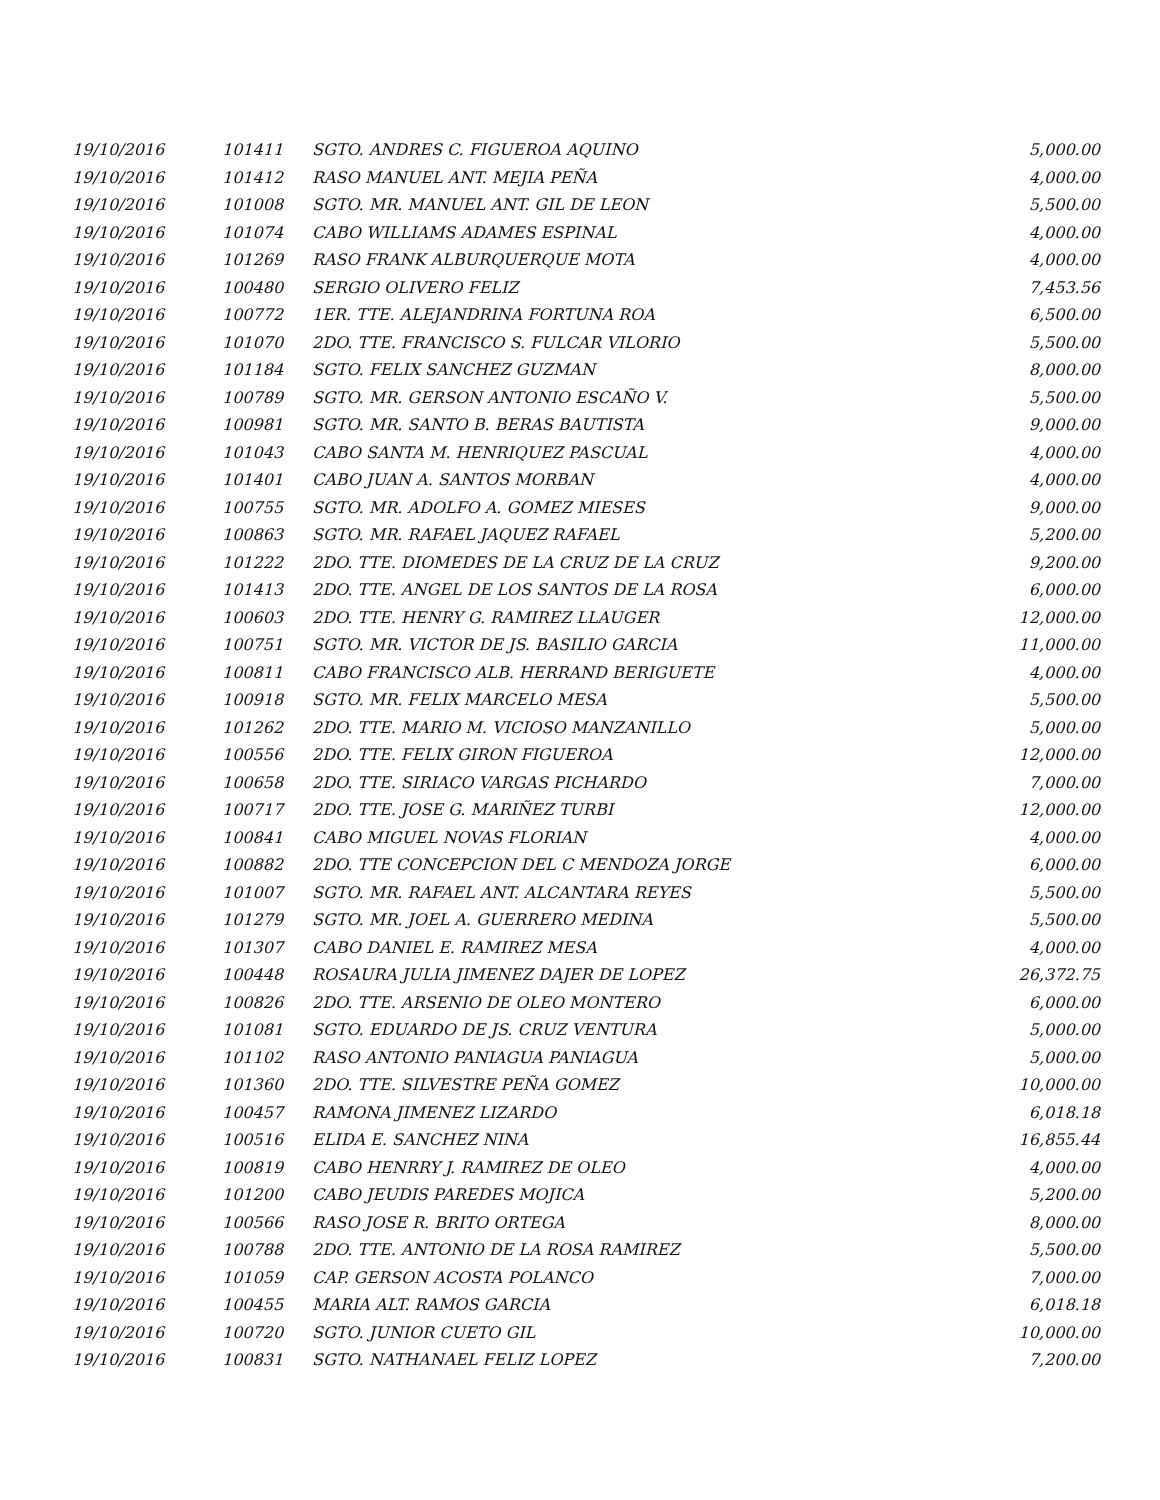| 19/10/2016 | 101411 | SGTO. ANDRES C. FIGUEROA AQUINO | 5,000.00 |
| 19/10/2016 | 101412 | RASO MANUEL ANT. MEJIA PEÑA | 4,000.00 |
| 19/10/2016 | 101008 | SGTO. MR. MANUEL ANT. GIL DE LEON | 5,500.00 |
| 19/10/2016 | 101074 | CABO WILLIAMS ADAMES ESPINAL | 4,000.00 |
| 19/10/2016 | 101269 | RASO FRANK ALBURQUERQUE MOTA | 4,000.00 |
| 19/10/2016 | 100480 | SERGIO OLIVERO FELIZ | 7,453.56 |
| 19/10/2016 | 100772 | 1ER. TTE. ALEJANDRINA FORTUNA ROA | 6,500.00 |
| 19/10/2016 | 101070 | 2DO. TTE. FRANCISCO S. FULCAR VILORIO | 5,500.00 |
| 19/10/2016 | 101184 | SGTO. FELIX SANCHEZ GUZMAN | 8,000.00 |
| 19/10/2016 | 100789 | SGTO. MR. GERSON ANTONIO ESCAÑO V. | 5,500.00 |
| 19/10/2016 | 100981 | SGTO. MR. SANTO B. BERAS BAUTISTA | 9,000.00 |
| 19/10/2016 | 101043 | CABO SANTA M. HENRIQUEZ PASCUAL | 4,000.00 |
| 19/10/2016 | 101401 | CABO JUAN A. SANTOS MORBAN | 4,000.00 |
| 19/10/2016 | 100755 | SGTO. MR. ADOLFO A. GOMEZ MIESES | 9,000.00 |
| 19/10/2016 | 100863 | SGTO. MR. RAFAEL JAQUEZ RAFAEL | 5,200.00 |
| 19/10/2016 | 101222 | 2DO. TTE. DIOMEDES DE LA CRUZ DE LA CRUZ | 9,200.00 |
| 19/10/2016 | 101413 | 2DO. TTE. ANGEL DE LOS SANTOS DE LA ROSA | 6,000.00 |
| 19/10/2016 | 100603 | 2DO. TTE. HENRY G. RAMIREZ LLAUGER | 12,000.00 |
| 19/10/2016 | 100751 | SGTO. MR. VICTOR DE JS. BASILIO GARCIA | 11,000.00 |
| 19/10/2016 | 100811 | CABO FRANCISCO ALB. HERRAND BERIGUETE | 4,000.00 |
| 19/10/2016 | 100918 | SGTO. MR. FELIX MARCELO MESA | 5,500.00 |
| 19/10/2016 | 101262 | 2DO. TTE. MARIO M. VICIOSO MANZANILLO | 5,000.00 |
| 19/10/2016 | 100556 | 2DO. TTE. FELIX GIRON FIGUEROA | 12,000.00 |
| 19/10/2016 | 100658 | 2DO. TTE. SIRIACO VARGAS PICHARDO | 7,000.00 |
| 19/10/2016 | 100717 | 2DO. TTE. JOSE G. MARIÑEZ TURBI | 12,000.00 |
| 19/10/2016 | 100841 | CABO MIGUEL NOVAS FLORIAN | 4,000.00 |
| 19/10/2016 | 100882 | 2DO. TTE CONCEPCION DEL C MENDOZA JORGE | 6,000.00 |
| 19/10/2016 | 101007 | SGTO. MR. RAFAEL ANT. ALCANTARA REYES | 5,500.00 |
| 19/10/2016 | 101279 | SGTO. MR. JOEL A. GUERRERO MEDINA | 5,500.00 |
| 19/10/2016 | 101307 | CABO DANIEL E. RAMIREZ MESA | 4,000.00 |
| 19/10/2016 | 100448 | ROSAURA JULIA JIMENEZ DAJER DE LOPEZ | 26,372.75 |
| 19/10/2016 | 100826 | 2DO. TTE. ARSENIO DE OLEO MONTERO | 6,000.00 |
| 19/10/2016 | 101081 | SGTO. EDUARDO DE JS. CRUZ VENTURA | 5,000.00 |
| 19/10/2016 | 101102 | RASO ANTONIO PANIAGUA PANIAGUA | 5,000.00 |
| 19/10/2016 | 101360 | 2DO. TTE. SILVESTRE PEÑA GOMEZ | 10,000.00 |
| 19/10/2016 | 100457 | RAMONA JIMENEZ LIZARDO | 6,018.18 |
| 19/10/2016 | 100516 | ELIDA E. SANCHEZ NINA | 16,855.44 |
| 19/10/2016 | 100819 | CABO HENRRY J. RAMIREZ DE OLEO | 4,000.00 |
| 19/10/2016 | 101200 | CABO JEUDIS PAREDES MOJICA | 5,200.00 |
| 19/10/2016 | 100566 | RASO JOSE R. BRITO ORTEGA | 8,000.00 |
| 19/10/2016 | 100788 | 2DO. TTE. ANTONIO DE LA ROSA RAMIREZ | 5,500.00 |
| 19/10/2016 | 101059 | CAP. GERSON ACOSTA POLANCO | 7,000.00 |
| 19/10/2016 | 100455 | MARIA ALT. RAMOS GARCIA | 6,018.18 |
| 19/10/2016 | 100720 | SGTO. JUNIOR CUETO GIL | 10,000.00 |
| 19/10/2016 | 100831 | SGTO. NATHANAEL FELIZ LOPEZ | 7,200.00 |